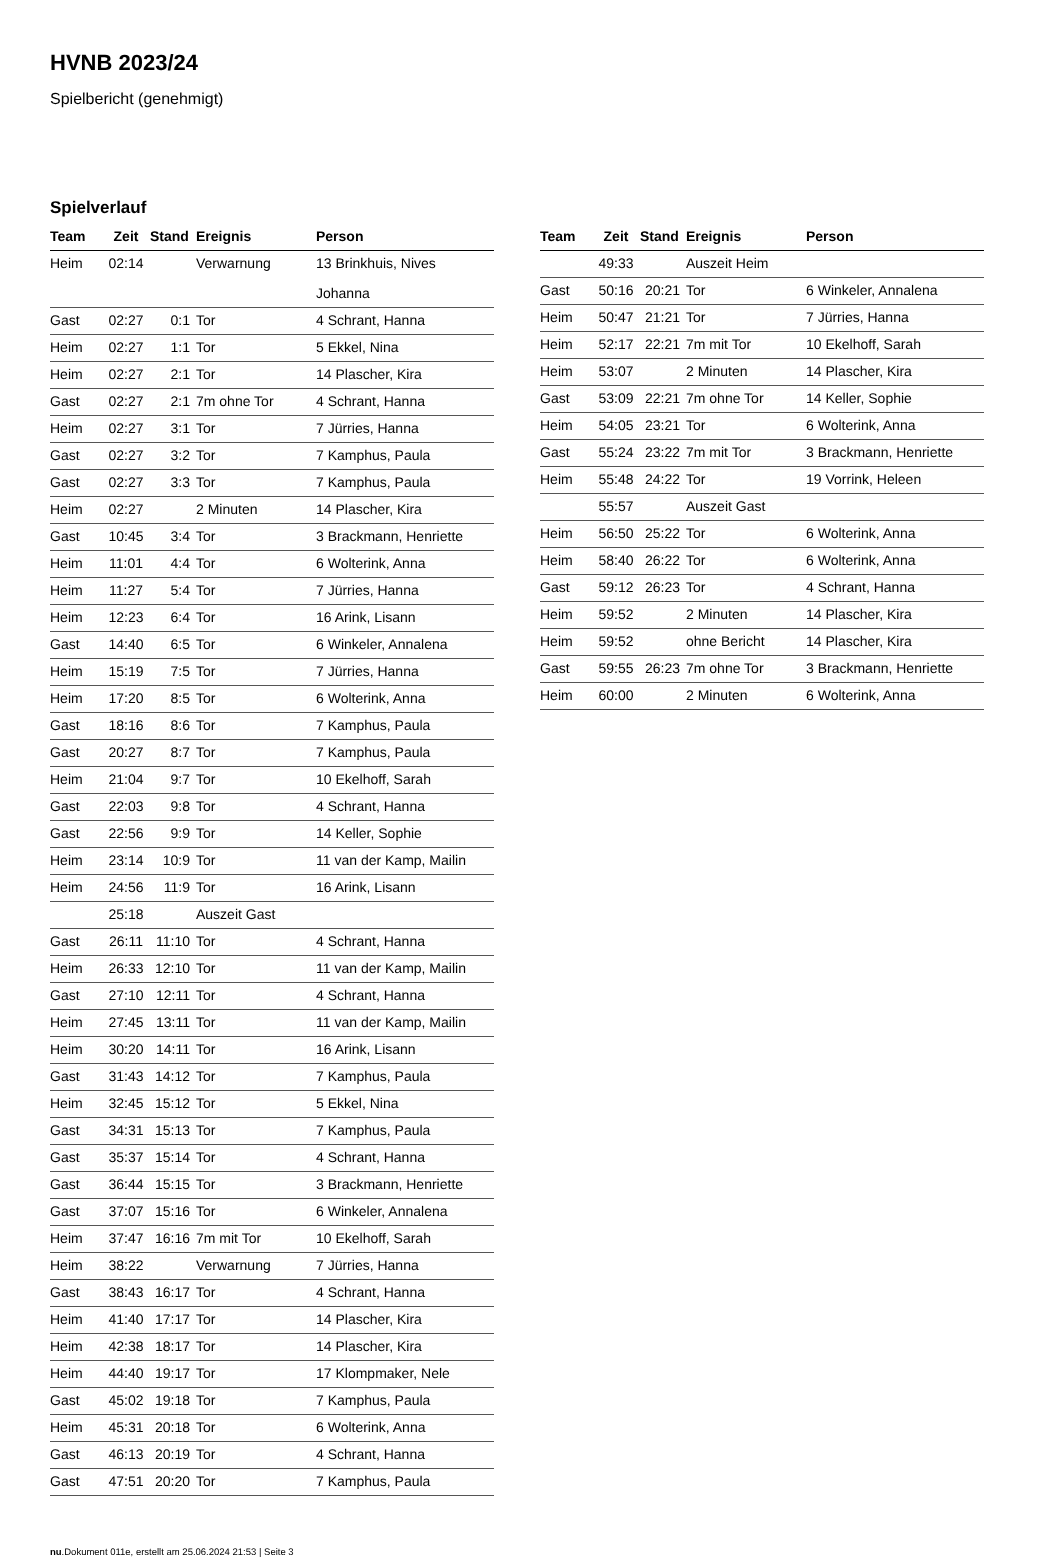HVNB 2023/24
Spielbericht (genehmigt)
Spielverlauf
| Team | Zeit | Stand | Ereignis | Person |
| --- | --- | --- | --- | --- |
| Heim | 02:14 | | Verwarnung | 13 Brinkhuis, Nives Johanna |
| Gast | 02:27 | 0:1 | Tor | 4 Schrant, Hanna |
| Heim | 02:27 | 1:1 | Tor | 5 Ekkel, Nina |
| Heim | 02:27 | 2:1 | Tor | 14 Plascher, Kira |
| Gast | 02:27 | 2:1 | 7m ohne Tor | 4 Schrant, Hanna |
| Heim | 02:27 | 3:1 | Tor | 7 Jürries, Hanna |
| Gast | 02:27 | 3:2 | Tor | 7 Kamphus, Paula |
| Gast | 02:27 | 3:3 | Tor | 7 Kamphus, Paula |
| Heim | 02:27 | | 2 Minuten | 14 Plascher, Kira |
| Gast | 10:45 | 3:4 | Tor | 3 Brackmann, Henriette |
| Heim | 11:01 | 4:4 | Tor | 6 Wolterink, Anna |
| Heim | 11:27 | 5:4 | Tor | 7 Jürries, Hanna |
| Heim | 12:23 | 6:4 | Tor | 16 Arink, Lisann |
| Gast | 14:40 | 6:5 | Tor | 6 Winkeler, Annalena |
| Heim | 15:19 | 7:5 | Tor | 7 Jürries, Hanna |
| Heim | 17:20 | 8:5 | Tor | 6 Wolterink, Anna |
| Gast | 18:16 | 8:6 | Tor | 7 Kamphus, Paula |
| Gast | 20:27 | 8:7 | Tor | 7 Kamphus, Paula |
| Heim | 21:04 | 9:7 | Tor | 10 Ekelhoff, Sarah |
| Gast | 22:03 | 9:8 | Tor | 4 Schrant, Hanna |
| Gast | 22:56 | 9:9 | Tor | 14 Keller, Sophie |
| Heim | 23:14 | 10:9 | Tor | 11 van der Kamp, Mailin |
| Heim | 24:56 | 11:9 | Tor | 16 Arink, Lisann |
| | 25:18 | | Auszeit Gast | |
| Gast | 26:11 | 11:10 | Tor | 4 Schrant, Hanna |
| Heim | 26:33 | 12:10 | Tor | 11 van der Kamp, Mailin |
| Gast | 27:10 | 12:11 | Tor | 4 Schrant, Hanna |
| Heim | 27:45 | 13:11 | Tor | 11 van der Kamp, Mailin |
| Heim | 30:20 | 14:11 | Tor | 16 Arink, Lisann |
| Gast | 31:43 | 14:12 | Tor | 7 Kamphus, Paula |
| Heim | 32:45 | 15:12 | Tor | 5 Ekkel, Nina |
| Gast | 34:31 | 15:13 | Tor | 7 Kamphus, Paula |
| Gast | 35:37 | 15:14 | Tor | 4 Schrant, Hanna |
| Gast | 36:44 | 15:15 | Tor | 3 Brackmann, Henriette |
| Gast | 37:07 | 15:16 | Tor | 6 Winkeler, Annalena |
| Heim | 37:47 | 16:16 | 7m mit Tor | 10 Ekelhoff, Sarah |
| Heim | 38:22 | | Verwarnung | 7 Jürries, Hanna |
| Gast | 38:43 | 16:17 | Tor | 4 Schrant, Hanna |
| Heim | 41:40 | 17:17 | Tor | 14 Plascher, Kira |
| Heim | 42:38 | 18:17 | Tor | 14 Plascher, Kira |
| Heim | 44:40 | 19:17 | Tor | 17 Klompmaker, Nele |
| Gast | 45:02 | 19:18 | Tor | 7 Kamphus, Paula |
| Heim | 45:31 | 20:18 | Tor | 6 Wolterink, Anna |
| Gast | 46:13 | 20:19 | Tor | 4 Schrant, Hanna |
| Gast | 47:51 | 20:20 | Tor | 7 Kamphus, Paula |
| Team | Zeit | Stand | Ereignis | Person |
| --- | --- | --- | --- | --- |
| | 49:33 | | Auszeit Heim | |
| Gast | 50:16 | 20:21 | Tor | 6 Winkeler, Annalena |
| Heim | 50:47 | 21:21 | Tor | 7 Jürries, Hanna |
| Heim | 52:17 | 22:21 | 7m mit Tor | 10 Ekelhoff, Sarah |
| Heim | 53:07 | | 2 Minuten | 14 Plascher, Kira |
| Gast | 53:09 | 22:21 | 7m ohne Tor | 14 Keller, Sophie |
| Heim | 54:05 | 23:21 | Tor | 6 Wolterink, Anna |
| Gast | 55:24 | 23:22 | 7m mit Tor | 3 Brackmann, Henriette |
| Heim | 55:48 | 24:22 | Tor | 19 Vorrink, Heleen |
| | 55:57 | | Auszeit Gast | |
| Heim | 56:50 | 25:22 | Tor | 6 Wolterink, Anna |
| Heim | 58:40 | 26:22 | Tor | 6 Wolterink, Anna |
| Gast | 59:12 | 26:23 | Tor | 4 Schrant, Hanna |
| Heim | 59:52 | | 2 Minuten | 14 Plascher, Kira |
| Heim | 59:52 | | ohne Bericht | 14 Plascher, Kira |
| Gast | 59:55 | 26:23 | 7m ohne Tor | 3 Brackmann, Henriette |
| Heim | 60:00 | | 2 Minuten | 6 Wolterink, Anna |
nu.Dokument 011e, erstellt am 25.06.2024 21:53 | Seite 3